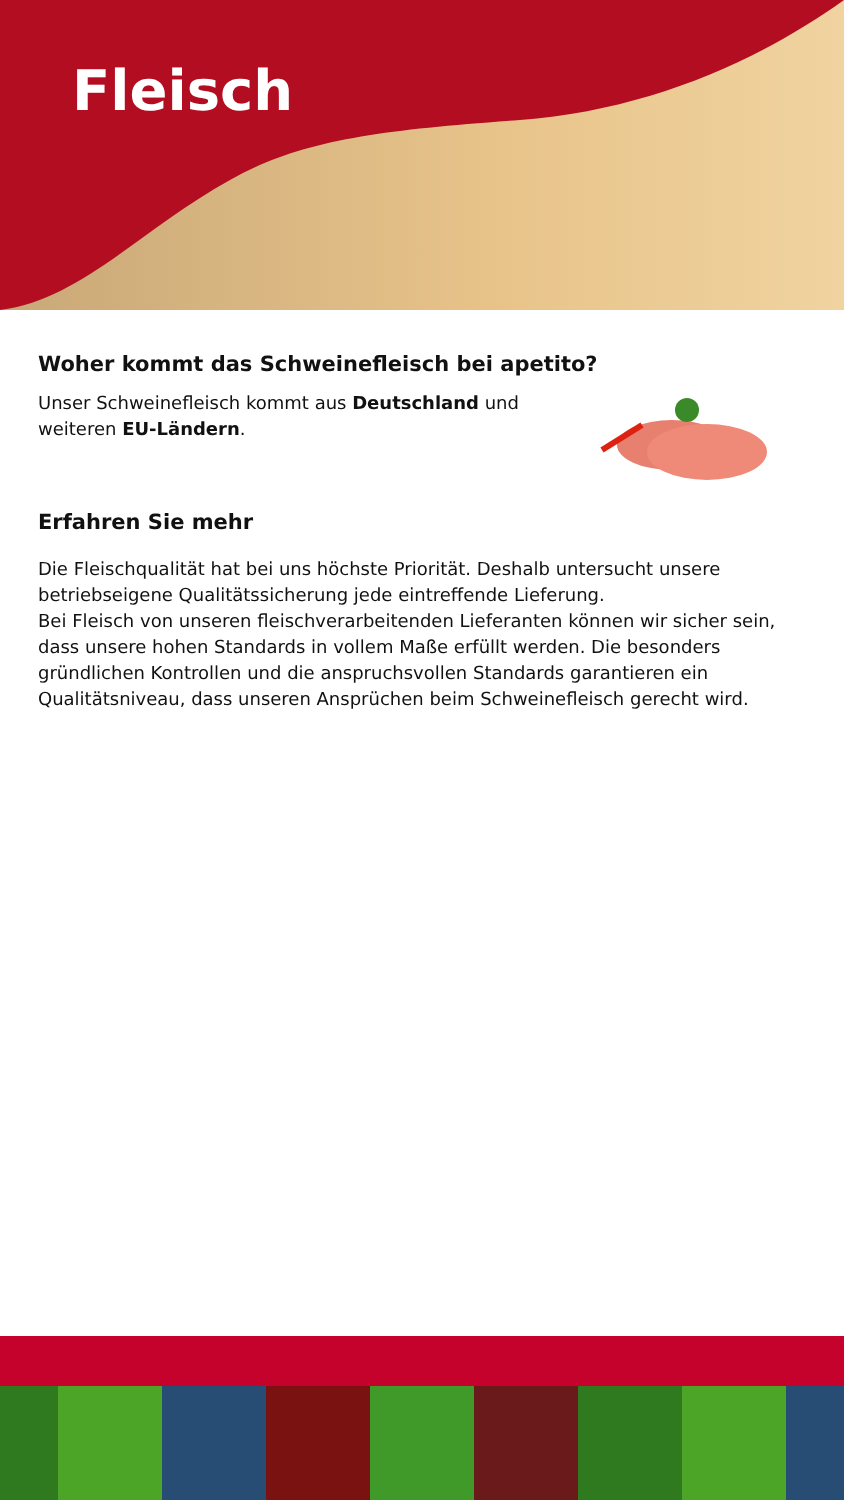Fleisch
Woher kommt das Schweinefleisch bei apetito?
Unser Schweinefleisch kommt aus Deutschland und
weiteren EU-Ländern.
Erfahren Sie mehr
Die Fleischqualität hat bei uns höchste Priorität. Deshalb untersucht unsere betriebseigene Qualitätssicherung jede eintreffende Lieferung.
Bei Fleisch von unseren fleischverarbeitenden Lieferanten können wir sicher sein, dass unsere hohen Standards in vollem Maße erfüllt werden. Die besonders gründlichen Kontrollen und die anspruchsvollen Standards garantieren ein Qualitätsniveau, dass unseren Ansprüchen beim Schweinefleisch gerecht wird.